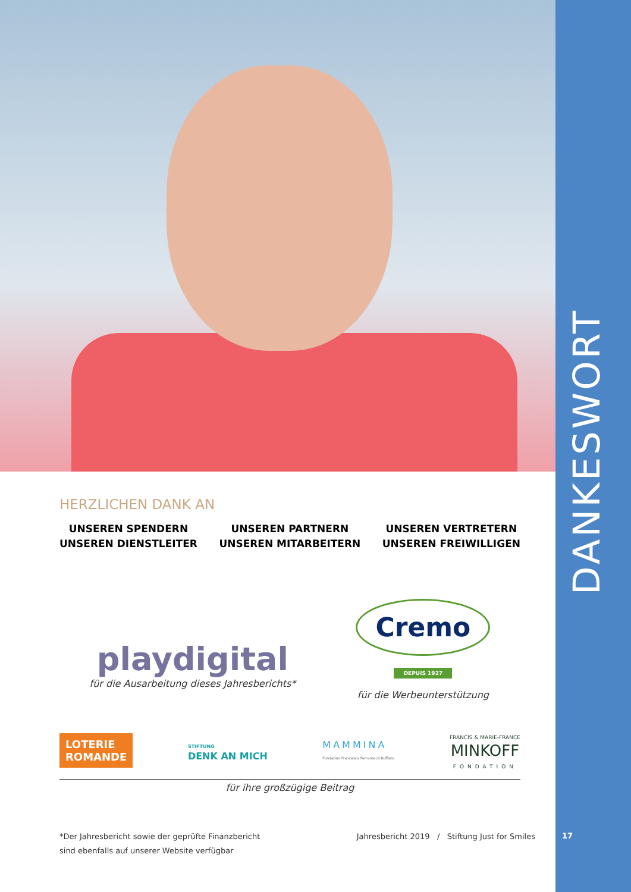DANKESWORT
HERZLICHEN DANK AN
UNSEREN SPENDERN
UNSEREN DIENSTLEITER
UNSEREN PARTNERN
UNSEREN MITARBEITERN
UNSEREN VERTRETERN
UNSEREN FREIWILLIGEN
playdigital
für die Ausarbeitung dieses Jahresberichts*
Cremo
DEPUIS 1927
für die Werbeunterstützung
LOTERIE
ROMANDE
STIFTUNG
DENK AN MICH
MAMMINA
Fondation Francesca Ferrante di Ruffano
FRANCIS & MARIE-FRANCE
MINKOFF
FONDATION
für ihre großzügige Beitrag
*Der Jahresbericht sowie der geprüfte Finanzbericht
sind ebenfalls auf unserer Website verfügbar
Jahresbericht 2019 / Stiftung Just for Smiles
17